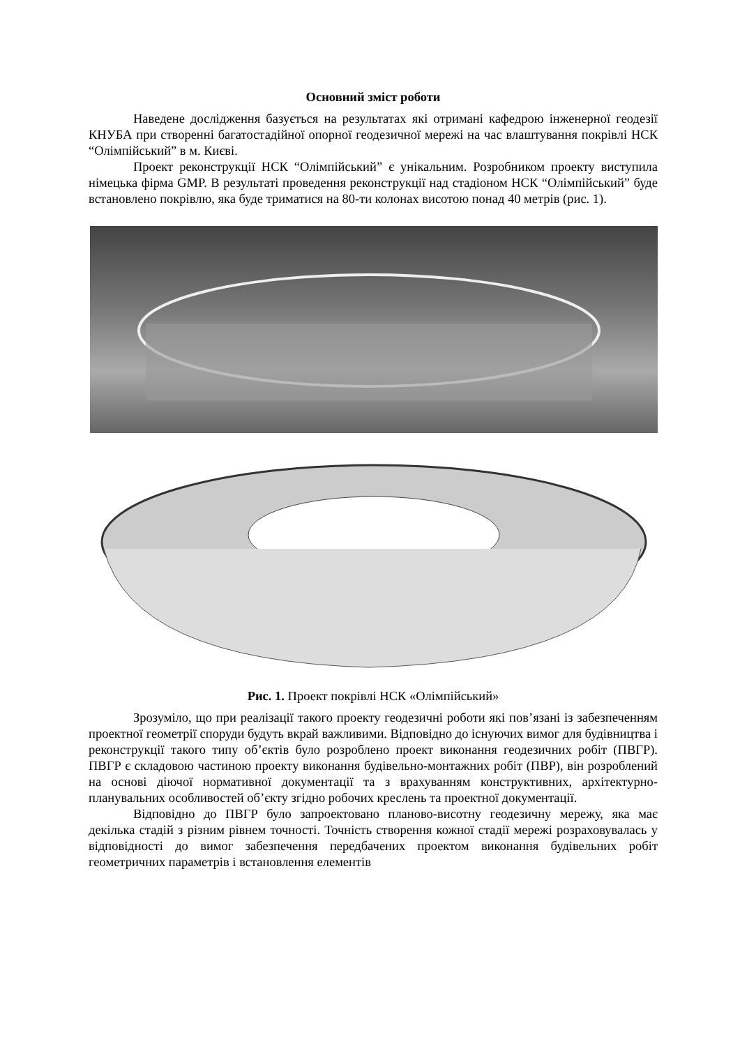Основний зміст роботи
Наведене дослідження базується на результатах які отримані кафедрою інженерної геодезії КНУБА при створенні багатостадійної опорної геодезичної мережі на час влаштування покрівлі НСК “Олімпійський” в м. Києві.
Проект реконструкції НСК “Олімпійський” є унікальним. Розробником проекту виступила німецька фірма GMP. В результаті проведення реконструкції над стадіоном НСК “Олімпійський” буде встановлено покрівлю, яка буде триматися на 80-ти колонах висотою понад 40 метрів (рис. 1).
Рис. 1. Проект покрівлі НСК «Олімпійський»
Зрозуміло, що при реалізації такого проекту геодезичні роботи які пов’язані із забезпеченням проектної геометрії споруди будуть вкрай важливими. Відповідно до існуючих вимог для будівництва і реконструкції такого типу об’єктів було розроблено проект виконання геодезичних робіт (ПВГР). ПВГР є складовою частиною проекту виконання будівельно-монтажних робіт (ПВР), він розроблений на основі діючої нормативної документації та з врахуванням конструктивних, архітектурно-планувальних особливостей об’єкту згідно робочих креслень та проектної документації.
Відповідно до ПВГР було запроектовано планово-висотну геодезичну мережу, яка має декілька стадій з різним рівнем точності. Точність створення кожної стадії мережі розраховувалась у відповідності до вимог забезпечення передбачених проектом виконання будівельних робіт геометричних параметрів і встановлення елементів